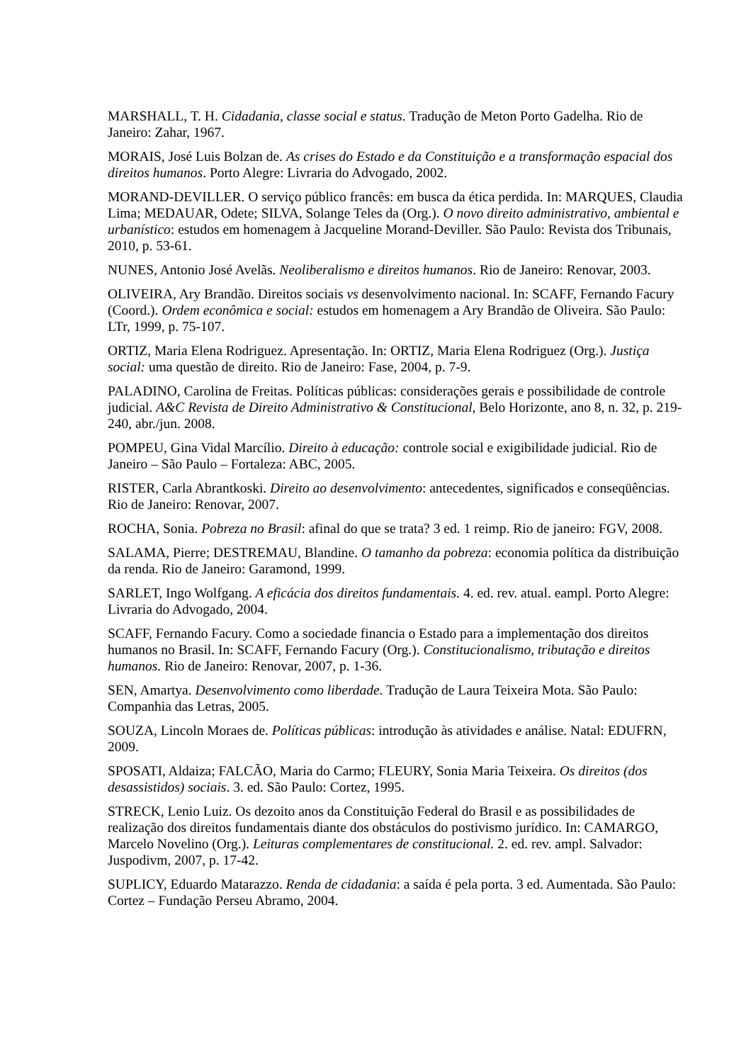MARSHALL, T. H. Cidadania, classe social e status. Tradução de Meton Porto Gadelha. Rio de Janeiro: Zahar, 1967.
MORAIS, José Luis Bolzan de. As crises do Estado e da Constituição e a transformação espacial dos direitos humanos. Porto Alegre: Livraria do Advogado, 2002.
MORAND-DEVILLER. O serviço público francês: em busca da ética perdida. In: MARQUES, Claudia Lima; MEDAUAR, Odete; SILVA, Solange Teles da (Org.). O novo direito administrativo, ambiental e urbanístico: estudos em homenagem à Jacqueline Morand-Deviller. São Paulo: Revista dos Tribunais, 2010, p. 53-61.
NUNES, Antonio José Avelãs. Neoliberalismo e direitos humanos. Rio de Janeiro: Renovar, 2003.
OLIVEIRA, Ary Brandão. Direitos sociais vs desenvolvimento nacional. In: SCAFF, Fernando Facury (Coord.). Ordem econômica e social: estudos em homenagem a Ary Brandão de Oliveira. São Paulo: LTr, 1999, p. 75-107.
ORTIZ, Maria Elena Rodriguez. Apresentação. In: ORTIZ, Maria Elena Rodriguez (Org.). Justiça social: uma questão de direito. Rio de Janeiro: Fase, 2004, p. 7-9.
PALADINO, Carolina de Freitas. Políticas públicas: considerações gerais e possibilidade de controle judicial. A&C Revista de Direito Administrativo & Constitucional, Belo Horizonte, ano 8, n. 32, p. 219-240, abr./jun. 2008.
POMPEU, Gina Vidal Marcílio. Direito à educação: controle social e exigibilidade judicial. Rio de Janeiro – São Paulo – Fortaleza: ABC, 2005.
RISTER, Carla Abrantkoski. Direito ao desenvolvimento: antecedentes, significados e conseqüências. Rio de Janeiro: Renovar, 2007.
ROCHA, Sonia. Pobreza no Brasil: afinal do que se trata? 3 ed. 1 reimp. Rio de janeiro: FGV, 2008.
SALAMA, Pierre; DESTREMAU, Blandine. O tamanho da pobreza: economia política da distribuição da renda. Rio de Janeiro: Garamond, 1999.
SARLET, Ingo Wolfgang. A eficácia dos direitos fundamentais. 4. ed. rev. atual. eampl. Porto Alegre: Livraria do Advogado, 2004.
SCAFF, Fernando Facury. Como a sociedade financia o Estado para a implementação dos direitos humanos no Brasil. In: SCAFF, Fernando Facury (Org.). Constitucionalismo, tributação e direitos humanos. Rio de Janeiro: Renovar, 2007, p. 1-36.
SEN, Amartya. Desenvolvimento como liberdade. Tradução de Laura Teixeira Mota. São Paulo: Companhia das Letras, 2005.
SOUZA, Lincoln Moraes de. Políticas públicas: introdução às atividades e análise. Natal: EDUFRN, 2009.
SPOSATI, Aldaiza; FALCÃO, Maria do Carmo; FLEURY, Sonia Maria Teixeira. Os direitos (dos desassistidos) sociais. 3. ed. São Paulo: Cortez, 1995.
STRECK, Lenio Luiz. Os dezoito anos da Constituição Federal do Brasil e as possibilidades de realização dos direitos fundamentais diante dos obstáculos do postivismo jurídico. In: CAMARGO, Marcelo Novelino (Org.). Leituras complementares de constitucional. 2. ed. rev. ampl. Salvador: Juspodivm, 2007, p. 17-42.
SUPLICY, Eduardo Matarazzo. Renda de cidadania: a saída é pela porta. 3 ed. Aumentada. São Paulo: Cortez – Fundação Perseu Abramo, 2004.